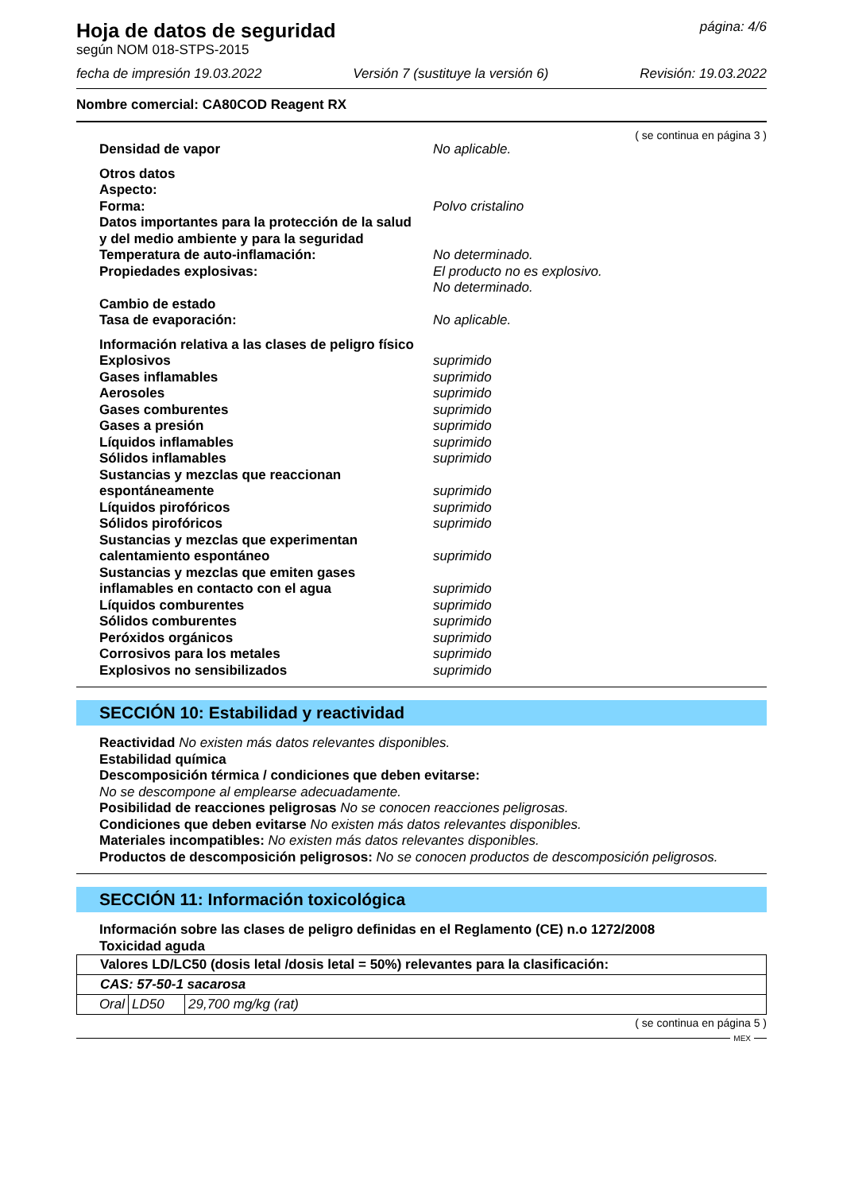Hoja de datos de seguridad
según NOM 018-STPS-2015
página: 4/6
fecha de impresión 19.03.2022 Versión 7 (sustituye la versión 6) Revisión: 19.03.2022
Nombre comercial: CA80COD Reagent RX
( se continua en página 3 )
Densidad de vapor No aplicable.
Otros datos
Aspecto:
Forma: Polvo cristalino
Datos importantes para la protección de la salud
y del medio ambiente y para la seguridad
Temperatura de auto-inflamación: No determinado.
Propiedades explosivas: El producto no es explosivo.
No determinado.
Cambio de estado
Tasa de evaporación: No aplicable.
Información relativa a las clases de peligro físico
Explosivos suprimido
Gases inflamables suprimido
Aerosoles suprimido
Gases comburentes suprimido
Gases a presión suprimido
Líquidos inflamables suprimido
Sólidos inflamables suprimido
Sustancias y mezclas que reaccionan
espontáneamente suprimido
Líquidos pirofóricos suprimido
Sólidos pirofóricos suprimido
Sustancias y mezclas que experimentan
calentamiento espontáneo suprimido
Sustancias y mezclas que emiten gases
inflamables en contacto con el agua suprimido
Líquidos comburentes suprimido
Sólidos comburentes suprimido
Peróxidos orgánicos suprimido
Corrosivos para los metales suprimido
Explosivos no sensibilizados suprimido
SECCIÓN 10: Estabilidad y reactividad
Reactividad No existen más datos relevantes disponibles.
Estabilidad química
Descomposición térmica / condiciones que deben evitarse:
No se descompone al emplearse adecuadamente.
Posibilidad de reacciones peligrosas No se conocen reacciones peligrosas.
Condiciones que deben evitarse No existen más datos relevantes disponibles.
Materiales incompatibles: No existen más datos relevantes disponibles.
Productos de descomposición peligrosos: No se conocen productos de descomposición peligrosos.
SECCIÓN 11: Información toxicológica
Información sobre las clases de peligro definidas en el Reglamento (CE) n.o 1272/2008
Toxicidad aguda
| Valores LD/LC50 (dosis letal /dosis letal = 50%) relevantes para la clasificación: | | |
| CAS: 57-50-1 sacarosa | | |
| Oral | LD50 | 29,700 mg/kg (rat) |
( se continua en página 5 )
MEX